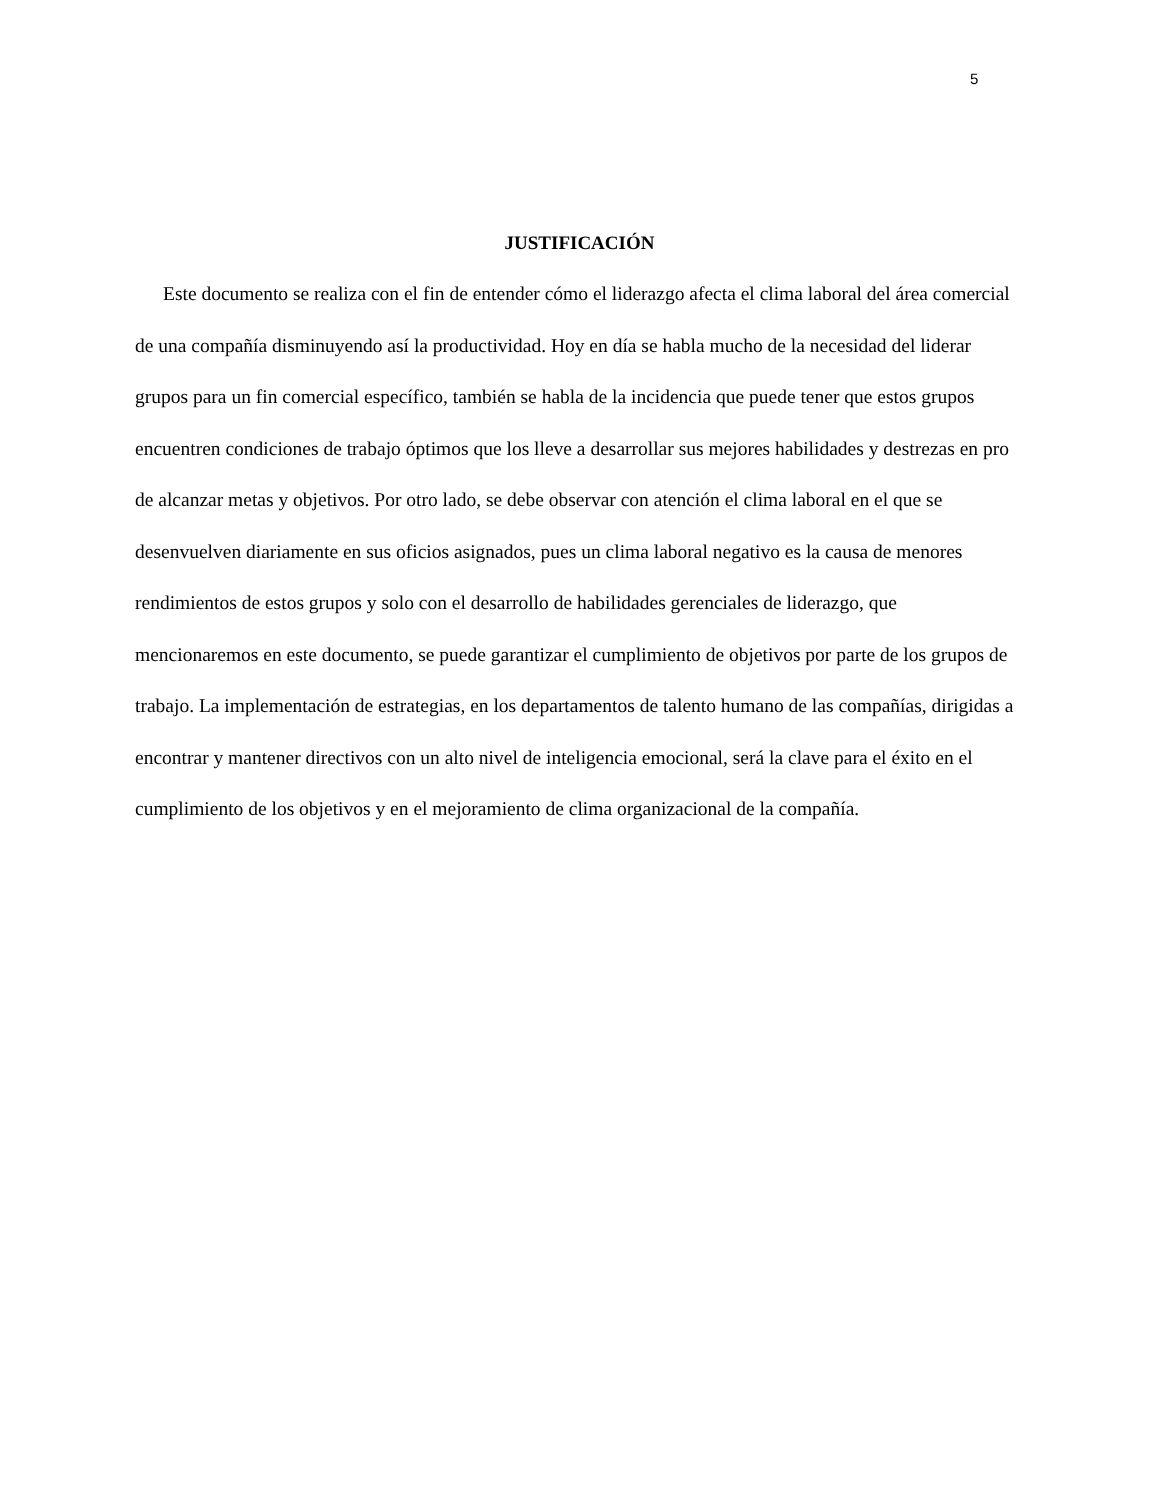5
JUSTIFICACIÓN
Este documento se realiza con el fin de entender cómo el liderazgo afecta el clima laboral del área comercial de una compañía disminuyendo así la productividad. Hoy en día se habla mucho de la necesidad del liderar grupos para un fin comercial específico, también se habla de la incidencia que puede tener que estos grupos encuentren condiciones de trabajo óptimos que los lleve a desarrollar sus mejores habilidades y destrezas en pro de alcanzar metas y objetivos. Por otro lado, se debe observar con atención el clima laboral en el que se desenvuelven diariamente en sus oficios asignados, pues un clima laboral negativo es la causa de menores rendimientos de estos grupos y solo con el desarrollo de habilidades gerenciales de liderazgo, que mencionaremos en este documento, se puede garantizar el cumplimiento de objetivos por parte de los grupos de trabajo. La implementación de estrategias, en los departamentos de talento humano de las compañías, dirigidas a encontrar y mantener directivos con un alto nivel de inteligencia emocional, será la clave para el éxito en el cumplimiento de los objetivos y en el mejoramiento de clima organizacional de la compañía.